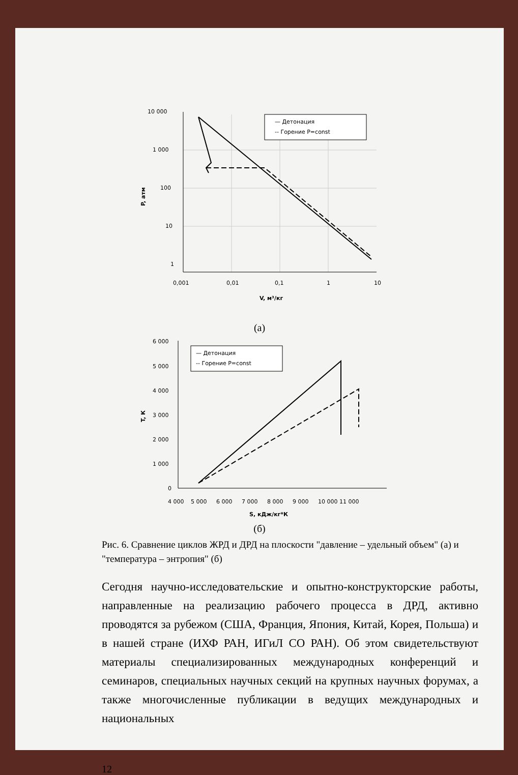10 000
1 000
100
10
1
0,001
0,01
0,1
1
10
V, м³/кг
P, атм
— Детонация
-- Горение P=const
(а)
6 000
5 000
4 000
3 000
2 000
1 000
0
4 000
5 000
6 000
7 000
8 000
9 000
10 000 11 000
S, кДж/кг*К
T, К
— Детонация
-- Горение P=const
(б)
Рис. 6. Сравнение циклов ЖРД и ДРД на плоскости "давление – удельный объем" (а) и "температура – энтропия" (б)
Сегодня научно-исследовательские и опытно-конструкторские работы, направленные на реализацию рабочего процесса в ДРД, активно проводятся за рубежом (США, Франция, Япония, Китай, Корея, Польша) и в нашей стране (ИХФ РАН, ИГиЛ СО РАН). Об этом свидетельствуют материалы специализированных международных конференций и семинаров, специальных научных секций на крупных научных форумах, а также многочисленные публикации в ведущих международных и национальных
12